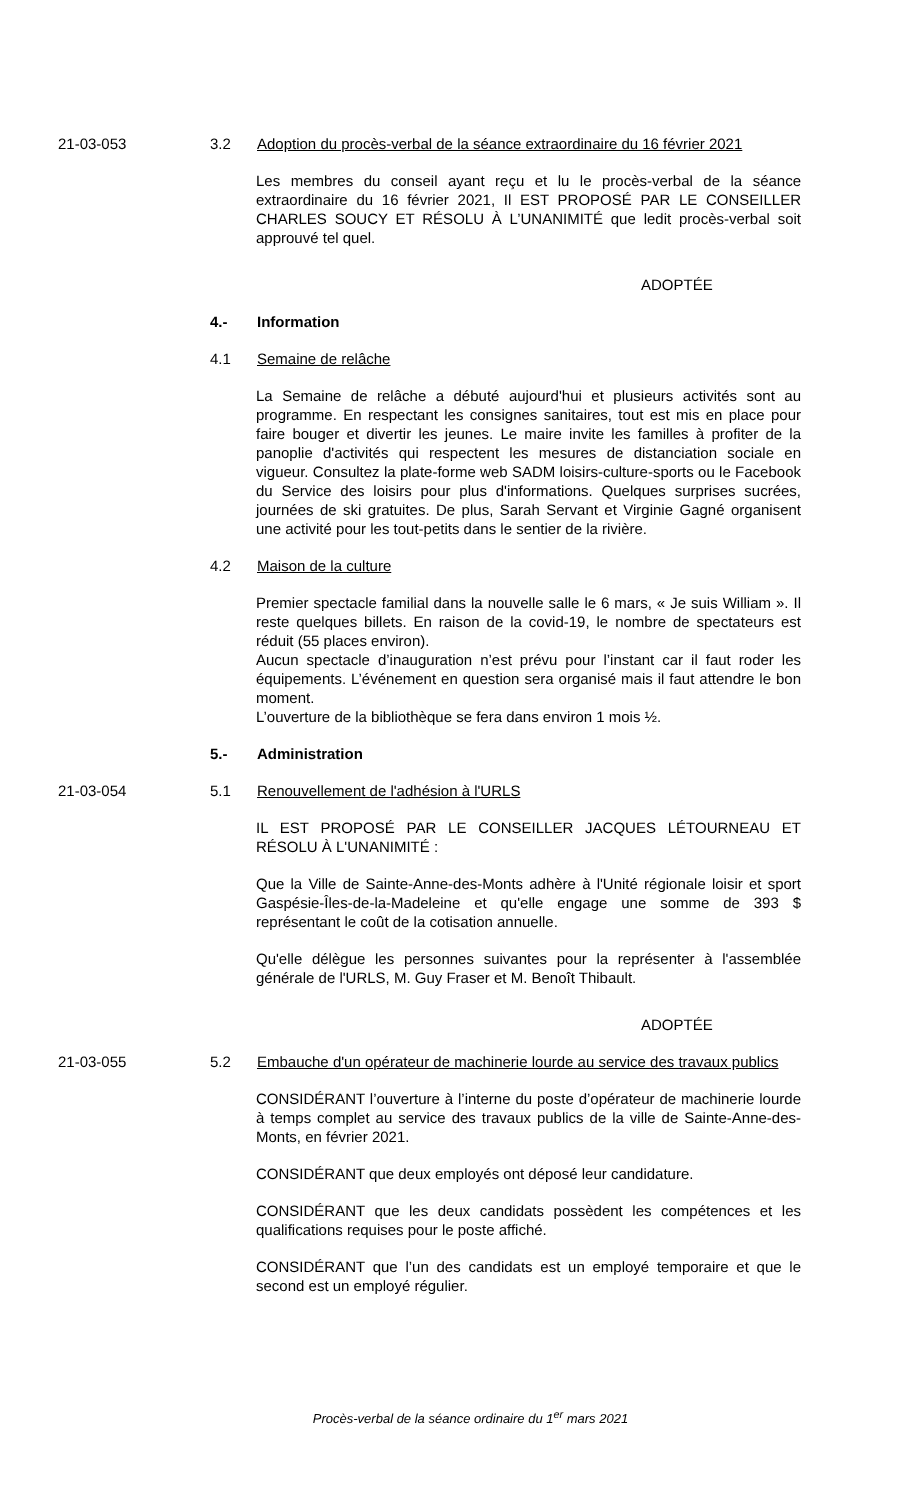21-03-053 3.2 Adoption du procès-verbal de la séance extraordinaire du 16 février 2021
Les membres du conseil ayant reçu et lu le procès-verbal de la séance extraordinaire du 16 février 2021, Il EST PROPOSÉ PAR LE CONSEILLER CHARLES SOUCY ET RÉSOLU À L’UNANIMITÉ que ledit procès-verbal soit approuvé tel quel.
ADOPTÉE
4.- Information
4.1 Semaine de relâche
La Semaine de relâche a débuté aujourd'hui et plusieurs activités sont au programme. En respectant les consignes sanitaires, tout est mis en place pour faire bouger et divertir les jeunes. Le maire invite les familles à profiter de la panoplie d'activités qui respectent les mesures de distanciation sociale en vigueur. Consultez la plate-forme web SADM loisirs-culture-sports ou le Facebook du Service des loisirs pour plus d'informations. Quelques surprises sucrées, journées de ski gratuites. De plus, Sarah Servant et Virginie Gagné organisent une activité pour les tout-petits dans le sentier de la rivière.
4.2 Maison de la culture
Premier spectacle familial dans la nouvelle salle le 6 mars, « Je suis William ». Il reste quelques billets. En raison de la covid-19, le nombre de spectateurs est réduit (55 places environ).
Aucun spectacle d’inauguration n’est prévu pour l’instant car il faut roder les équipements. L’événement en question sera organisé mais il faut attendre le bon moment.
L’ouverture de la bibliothèque se fera dans environ 1 mois ½.
5.- Administration
21-03-054 5.1 Renouvellement de l'adhésion à l'URLS
IL EST PROPOSÉ PAR LE CONSEILLER JACQUES LÉTOURNEAU ET RÉSOLU À L'UNANIMITÉ :
Que la Ville de Sainte-Anne-des-Monts adhère à l'Unité régionale loisir et sport Gaspésie-Îles-de-la-Madeleine et qu'elle engage une somme de 393 $ représentant le coût de la cotisation annuelle.
Qu'elle délègue les personnes suivantes pour la représenter à l'assemblée générale de l'URLS, M. Guy Fraser et M. Benoît Thibault.
ADOPTÉE
21-03-055 5.2 Embauche d'un opérateur de machinerie lourde au service des travaux publics
CONSIDÉRANT l’ouverture à l’interne du poste d’opérateur de machinerie lourde à temps complet au service des travaux publics de la ville de Sainte-Anne-des-Monts, en février 2021.
CONSIDÉRANT que deux employés ont déposé leur candidature.
CONSIDÉRANT que les deux candidats possèdent les compétences et les qualifications requises pour le poste affiché.
CONSIDÉRANT que l’un des candidats est un employé temporaire et que le second est un employé régulier.
Procès-verbal de la séance ordinaire du 1<sup>er</sup> mars 2021